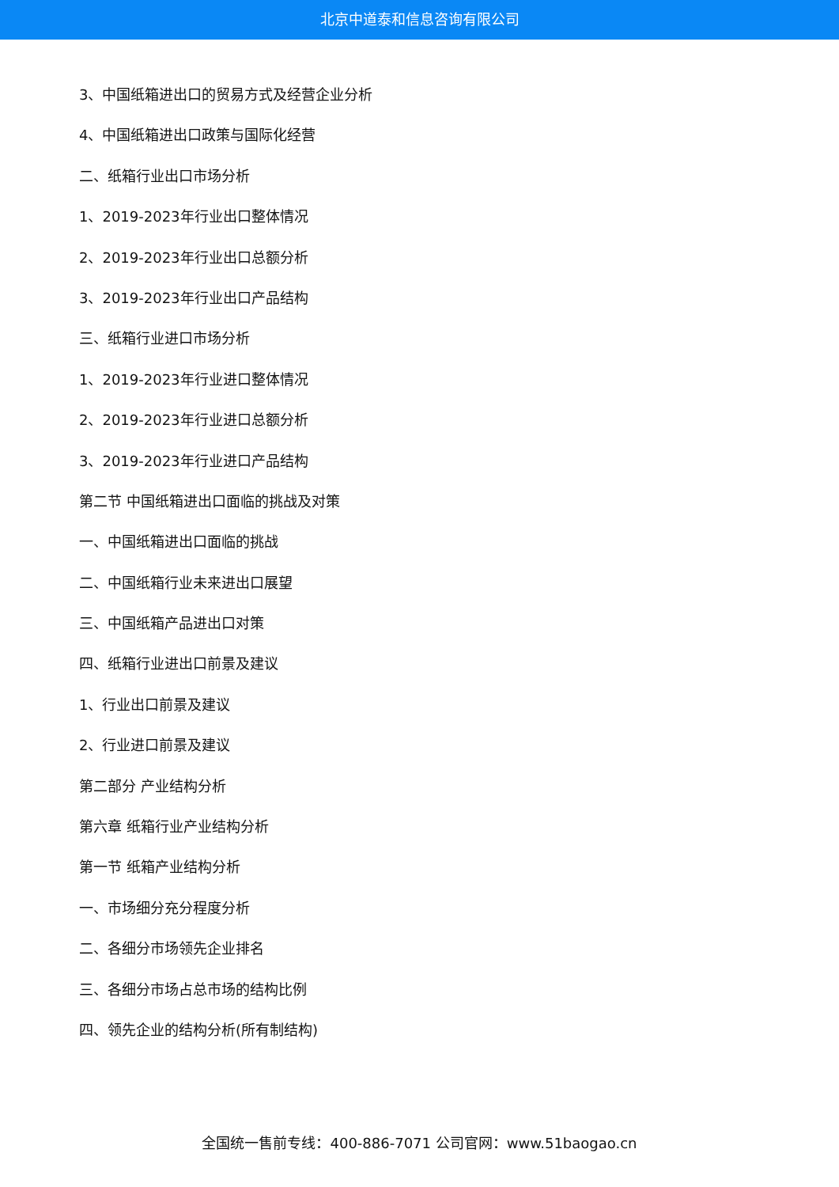北京中道泰和信息咨询有限公司
3、中国纸箱进出口的贸易方式及经营企业分析
4、中国纸箱进出口政策与国际化经营
二、纸箱行业出口市场分析
1、2019-2023年行业出口整体情况
2、2019-2023年行业出口总额分析
3、2019-2023年行业出口产品结构
三、纸箱行业进口市场分析
1、2019-2023年行业进口整体情况
2、2019-2023年行业进口总额分析
3、2019-2023年行业进口产品结构
第二节 中国纸箱进出口面临的挑战及对策
一、中国纸箱进出口面临的挑战
二、中国纸箱行业未来进出口展望
三、中国纸箱产品进出口对策
四、纸箱行业进出口前景及建议
1、行业出口前景及建议
2、行业进口前景及建议
第二部分 产业结构分析
第六章 纸箱行业产业结构分析
第一节 纸箱产业结构分析
一、市场细分充分程度分析
二、各细分市场领先企业排名
三、各细分市场占总市场的结构比例
四、领先企业的结构分析(所有制结构)
全国统一售前专线：400-886-7071 公司官网：www.51baogao.cn